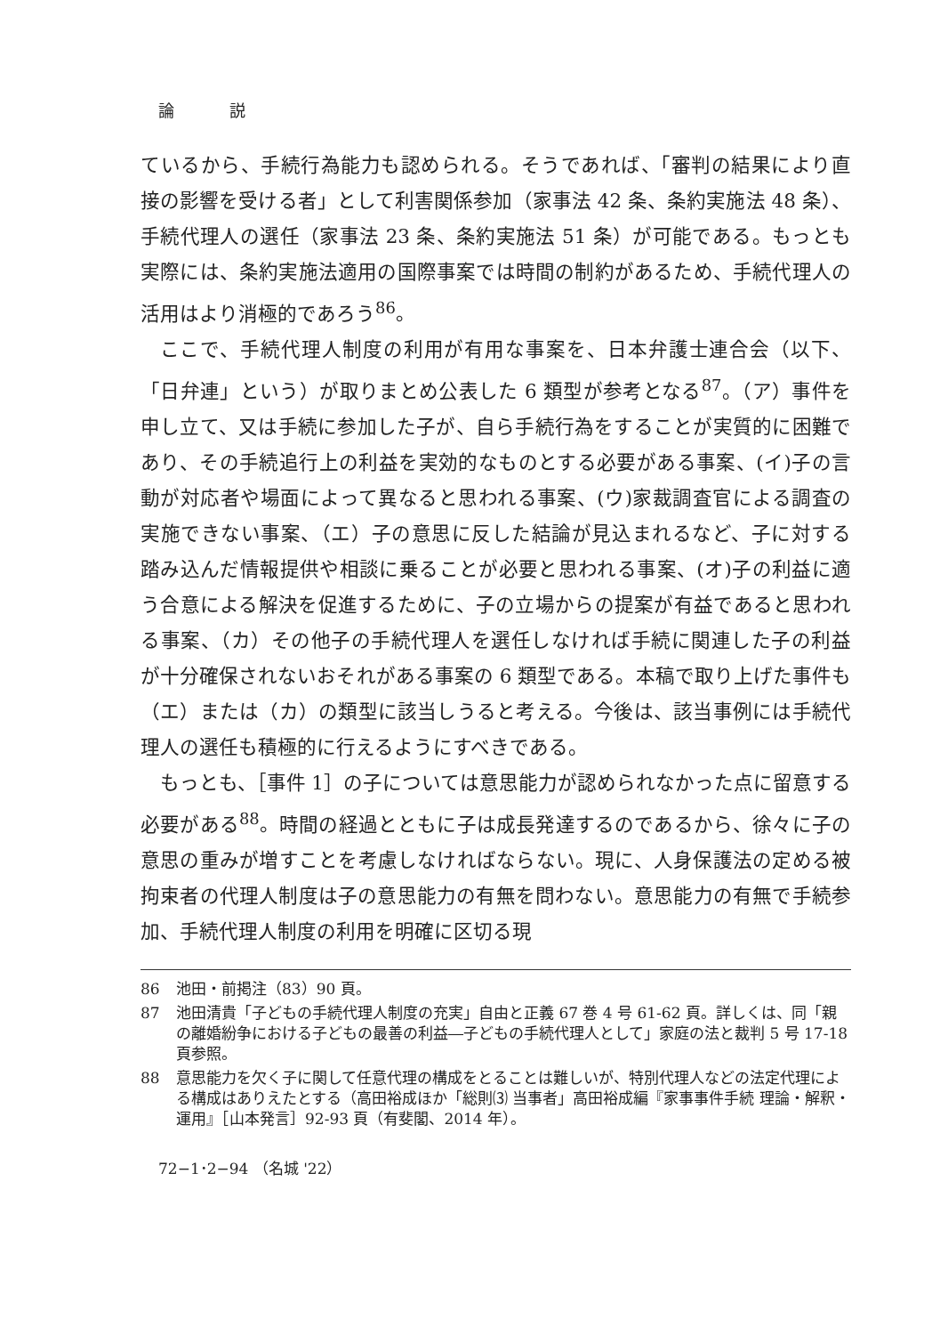論 説
ているから、手続行為能力も認められる。そうであれば、「審判の結果により直接の影響を受ける者」として利害関係参加（家事法 42 条、条約実施法 48 条）、手続代理人の選任（家事法 23 条、条約実施法 51 条）が可能である。もっとも実際には、条約実施法適用の国際事案では時間の制約があるため、手続代理人の活用はより消極的であろう<sup>86</sup>。
ここで、手続代理人制度の利用が有用な事案を、日本弁護士連合会（以下、「日弁連」という）が取りまとめ公表した 6 類型が参考となる<sup>87</sup>。（ア）事件を申し立て、又は手続に参加した子が、自ら手続行為をすることが実質的に困難であり、その手続追行上の利益を実効的なものとする必要がある事案、(イ)子の言動が対応者や場面によって異なると思われる事案、(ウ)家裁調査官による調査の実施できない事案、（エ）子の意思に反した結論が見込まれるなど、子に対する踏み込んだ情報提供や相談に乗ることが必要と思われる事案、(オ)子の利益に適う合意による解決を促進するために、子の立場からの提案が有益であると思われる事案、（カ）その他子の手続代理人を選任しなければ手続に関連した子の利益が十分確保されないおそれがある事案の 6 類型である。本稿で取り上げた事件も（エ）または（カ）の類型に該当しうると考える。今後は、該当事例には手続代理人の選任も積極的に行えるようにすべきである。
もっとも、［事件 1］の子については意思能力が認められなかった点に留意する必要がある<sup>88</sup>。時間の経過とともに子は成長発達するのであるから、徐々に子の意思の重みが増すことを考慮しなければならない。現に、人身保護法の定める被拘束者の代理人制度は子の意思能力の有無を問わない。意思能力の有無で手続参加、手続代理人制度の利用を明確に区切る現
86 池田・前掲注（83）90 頁。
87 池田清貴「子どもの手続代理人制度の充実」自由と正義 67 巻 4 号 61-62 頁。詳しくは、同「親の離婚紛争における子どもの最善の利益―子どもの手続代理人として」家庭の法と裁判 5 号 17-18 頁参照。
88 意思能力を欠く子に関して任意代理の構成をとることは難しいが、特別代理人などの法定代理による構成はありえたとする（高田裕成ほか「総則⑶ 当事者」高田裕成編『家事事件手続 理論・解釈・運用』［山本発言］92-93 頁（有斐閣、2014 年）。
72−1･2−94 （名城 '22）